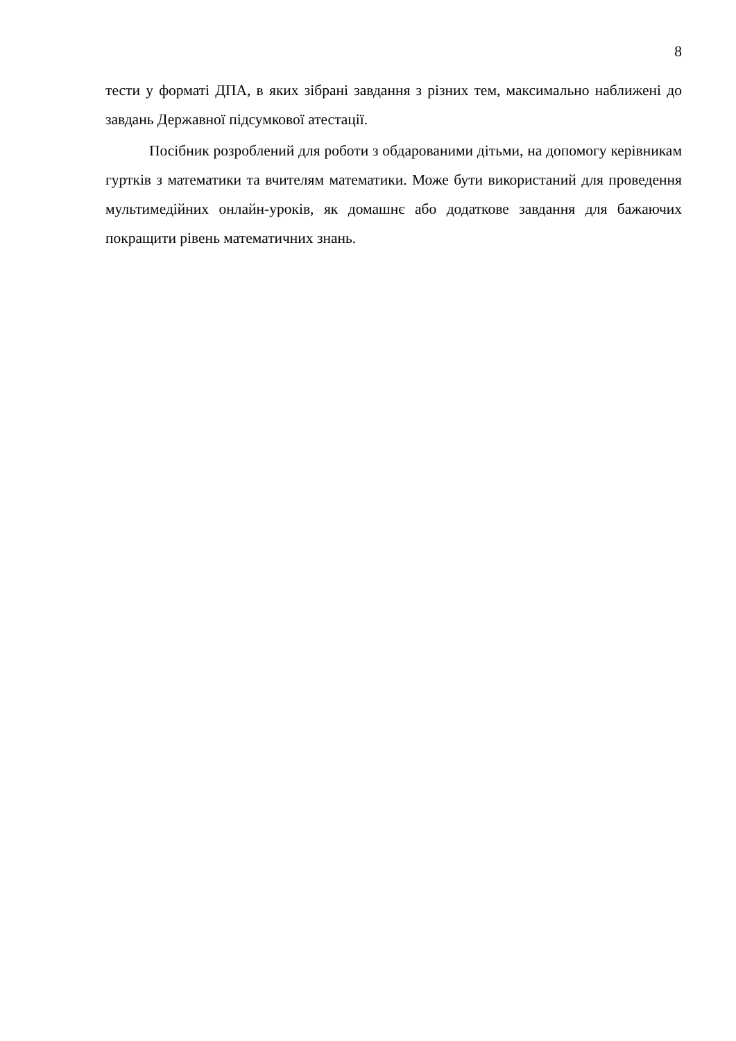8
тести у форматі ДПА, в яких зібрані завдання з різних тем, максимально наближені до завдань Державної підсумкової атестації.
Посібник розроблений для роботи з обдарованими дітьми, на допомогу керівникам гуртків з математики та вчителям математики. Може бути використаний для проведення мультимедійних онлайн-уроків, як домашнє або додаткове завдання для бажаючих покращити рівень математичних знань.